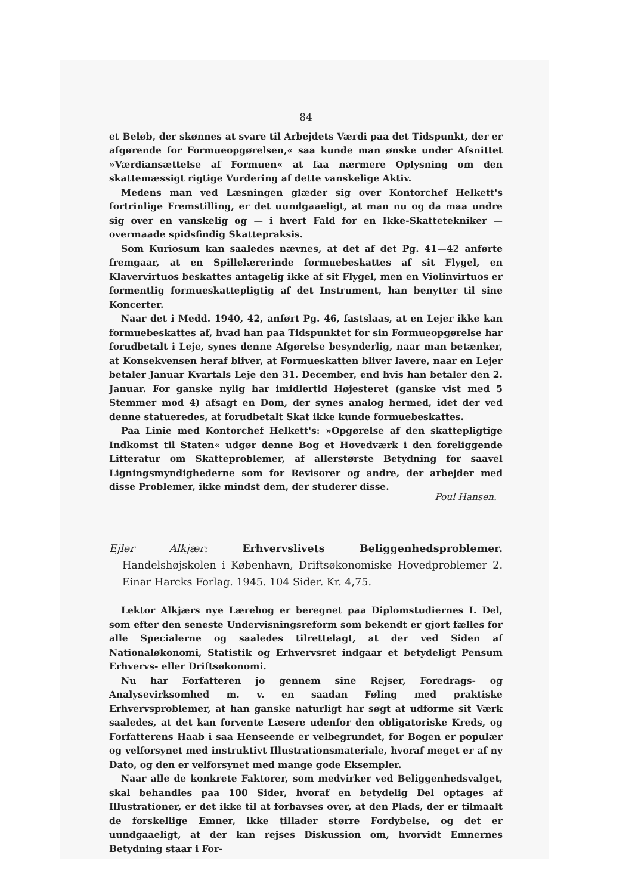84
et Beløb, der skønnes at svare til Arbejdets Værdi paa det Tidspunkt, der er afgørende for Formueopgørelsen,« saa kunde man ønske under Afsnittet »Værdiansættelse af Formuen« at faa nærmere Oplysning om den skattemæssigt rigtige Vurdering af dette vanskelige Aktiv.
Medens man ved Læsningen glæder sig over Kontorchef Helkett's fortrinlige Fremstilling, er det uundgaaeligt, at man nu og da maa undre sig over en vanskelig og — i hvert Fald for en Ikke-Skattetekniker — overmaade spidsfindig Skattepraksis.
Som Kuriosum kan saaledes nævnes, at det af det Pg. 41—42 anførte fremgaar, at en Spillelærerinde formuebeskattes af sit Flygel, en Klavervirtuos beskattes antagelig ikke af sit Flygel, men en Violinvirtuos er formentlig formueskattepligtig af det Instrument, han benytter til sine Koncerter.
Naar det i Medd. 1940, 42, anført Pg. 46, fastslaas, at en Lejer ikke kan formuebeskattes af, hvad han paa Tidspunktet for sin Formueopgørelse har forudbetalt i Leje, synes denne Afgørelse besynderlig, naar man betænker, at Konsekvensen heraf bliver, at Formueskatten bliver lavere, naar en Lejer betaler Januar Kvartals Leje den 31. December, end hvis han betaler den 2. Januar. For ganske nylig har imidlertid Højesteret (ganske vist med 5 Stemmer mod 4) afsagt en Dom, der synes analog hermed, idet der ved denne statueredes, at forudbetalt Skat ikke kunde formuebeskattes.
Paa Linie med Kontorchef Helkett's: »Opgørelse af den skattepligtige Indkomst til Staten« udgør denne Bog et Hovedværk i den foreliggende Litteratur om Skatteproblemer, af allerstørste Betydning for saavel Ligningsmyndighederne som for Revisorer og andre, der arbejder med disse Problemer, ikke mindst dem, der studerer disse.
Poul Hansen.
Ejler Alkjær: Erhvervslivets Beliggenhedsproblemer. Handelshøjskolen i København, Driftsøkonomiske Hovedproblemer 2. Einar Harcks Forlag. 1945. 104 Sider. Kr. 4,75.
Lektor Alkjærs nye Lærebog er beregnet paa Diplomstudiernes I. Del, som efter den seneste Undervisningsreform som bekendt er gjort fælles for alle Specialerne og saaledes tilrettelagt, at der ved Siden af Nationaløkonomi, Statistik og Erhvervsret indgaar et betydeligt Pensum Erhvervs- eller Driftsøkonomi.
Nu har Forfatteren jo gennem sine Rejser, Foredrags- og Analysevirksomhed m. v. en saadan Føling med praktiske Erhvervsproblemer, at han ganske naturligt har søgt at udforme sit Værk saaledes, at det kan forvente Læsere udenfor den obligatoriske Kreds, og Forfatterens Haab i saa Henseende er velbegrundet, for Bogen er populær og velforsynet med instruktivt Illustrationsmateriale, hvoraf meget er af ny Dato, og den er velforsynet med mange gode Eksempler.
Naar alle de konkrete Faktorer, som medvirker ved Beliggenhedsvalget, skal behandles paa 100 Sider, hvoraf en betydelig Del optages af Illustrationer, er det ikke til at forbavses over, at den Plads, der er tilmaalt de forskellige Emner, ikke tillader større Fordybelse, og det er uundgaaeligt, at der kan rejses Diskussion om, hvorvidt Emnernes Betydning staar i For-